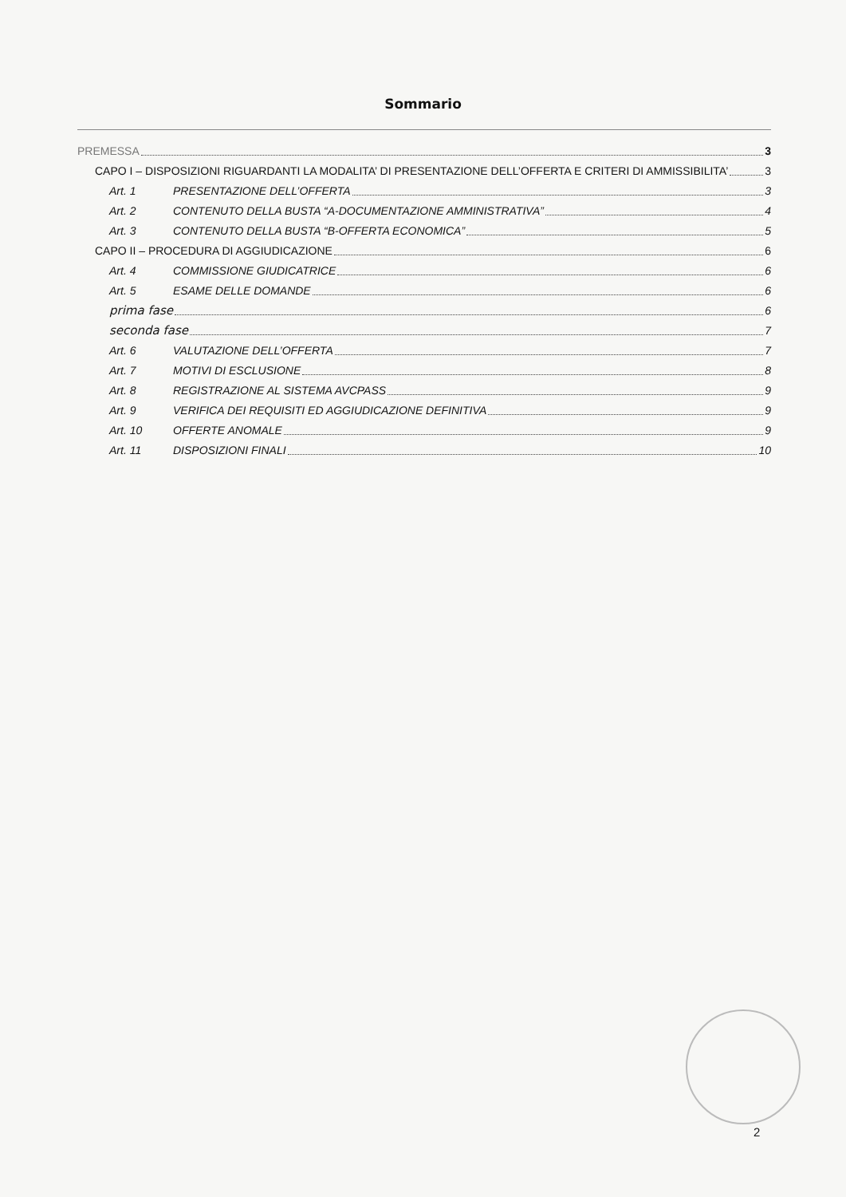Sommario
PREMESSA 3
CAPO I – DISPOSIZIONI RIGUARDANTI LA MODALITA’ DI PRESENTAZIONE DELL’OFFERTA E CRITERI DI AMMISSIBILITA’ 3
Art. 1 PRESENTAZIONE DELL’OFFERTA 3
Art. 2 CONTENUTO DELLA BUSTA “A-DOCUMENTAZIONE AMMINISTRATIVA” 4
Art. 3 CONTENUTO DELLA BUSTA “B-OFFERTA ECONOMICA” 5
CAPO II – PROCEDURA DI AGGIUDICAZIONE 6
Art. 4 COMMISSIONE GIUDICATRICE 6
Art. 5 ESAME DELLE DOMANDE 6
prima fase 6
seconda fase 7
Art. 6 VALUTAZIONE DELL’OFFERTA 7
Art. 7 MOTIVI DI ESCLUSIONE 8
Art. 8 REGISTRAZIONE AL SISTEMA AVCPASS 9
Art. 9 VERIFICA DEI REQUISITI ED AGGIUDICAZIONE DEFINITIVA 9
Art. 10 OFFERTE ANOMALE 9
Art. 11 DISPOSIZIONI FINALI 10
2